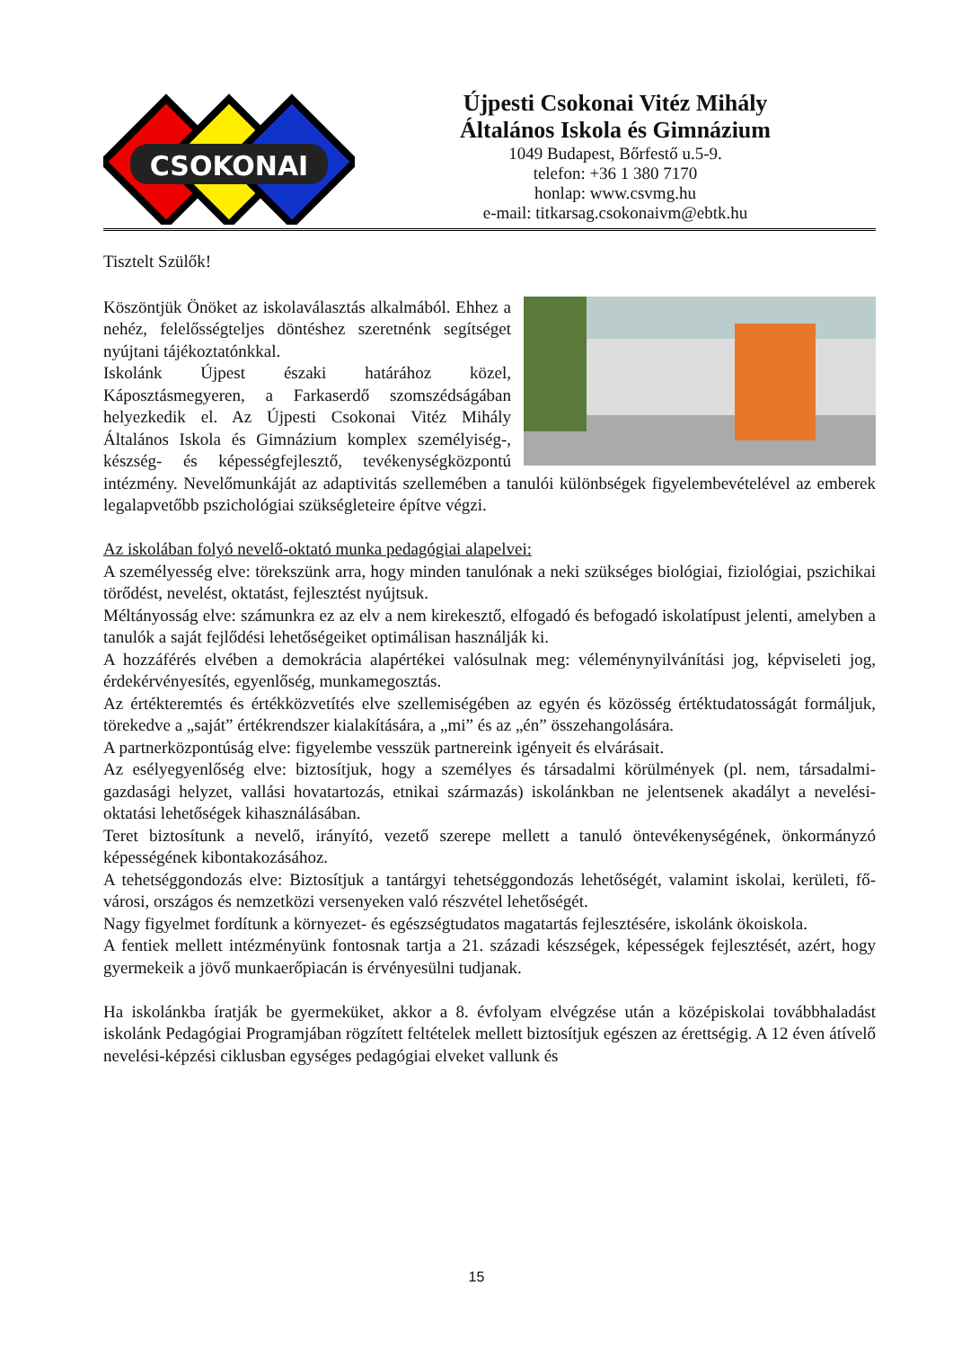CSOKONAI
Újpesti Csokonai Vitéz Mihály
Általános Iskola és Gimnázium
1049 Budapest, Bőrfestő u.5-9.
telefon: +36 1 380 7170
honlap: www.csvmg.hu
e-mail: titkarsag.csokonaivm@ebtk.hu
Tisztelt Szülők!
Köszöntjük Önöket az iskolaválasztás alkalmából. Ehhez a nehéz, felelősségteljes döntéshez szeretnénk segítséget nyújtani tájékoztatónkkal.
Iskolánk Újpest északi határához közel, Káposztásmegyeren, a Farkaserdő szomszédságában helyezkedik el. Az Újpesti Csokonai Vitéz Mihály Általános Iskola és Gimnázium komplex személyiség-, készség- és képességfejlesztő, tevékenységközpontú intézmény. Nevelőmunkáját az adaptivitás szellemében a tanulói különbségek figyelembevételével az emberek legalapvetőbb pszichológiai szükségleteire építve végzi.
Az iskolában folyó nevelő-oktató munka pedagógiai alapelvei:
A személyesség elve: törekszünk arra, hogy minden tanulónak a neki szükséges biológiai, fiziológiai, pszichikai törődést, nevelést, oktatást, fejlesztést nyújtsuk.
Méltányosság elve: számunkra ez az elv a nem kirekesztő, elfogadó és befogadó iskolatípust jelenti, amelyben a tanulók a saját fejlődési lehetőségeiket optimálisan használják ki.
A hozzáférés elvében a demokrácia alapértékei valósulnak meg: véleménynyilvánítási jog, képviseleti jog, érdekérvényesítés, egyenlőség, munkamegosztás.
Az értékteremtés és értékközvetítés elve szellemiségében az egyén és közösség értéktudatosságát formáljuk, törekedve a „saját” értékrendszer kialakítására, a „mi” és az „én” összehangolására.
A partnerközpontúság elve: figyelembe vesszük partnereink igényeit és elvárásait.
Az esélyegyenlőség elve: biztosítjuk, hogy a személyes és társadalmi körülmények (pl. nem, társadalmi-gazdasági helyzet, vallási hovatartozás, etnikai származás) iskolánkban ne jelentsenek akadályt a nevelési- oktatási lehetőségek kihasználásában.
Teret biztosítunk a nevelő, irányító, vezető szerepe mellett a tanuló öntevékenységének, önkormányzó képességének kibontakozásához.
A tehetséggondozás elve: Biztosítjuk a tantárgyi tehetséggondozás lehetőségét, valamint iskolai, kerületi, fő- városi, országos és nemzetközi versenyeken való részvétel lehetőségét.
Nagy figyelmet fordítunk a környezet- és egészségtudatos magatartás fejlesztésére, iskolánk ökoiskola.
A fentiek mellett intézményünk fontosnak tartja a 21. századi készségek, képességek fejlesztését, azért, hogy gyermekeik a jövő munkaerőpiacán is érvényesülni tudjanak.
Ha iskolánkba íratják be gyermeküket, akkor a 8. évfolyam elvégzése után a középiskolai továbbhaladást iskolánk Pedagógiai Programjában rögzített feltételek mellett biztosítjuk egészen az érettségig. A 12 éven átívelő nevelési-képzési ciklusban egységes pedagógiai elveket vallunk és
15